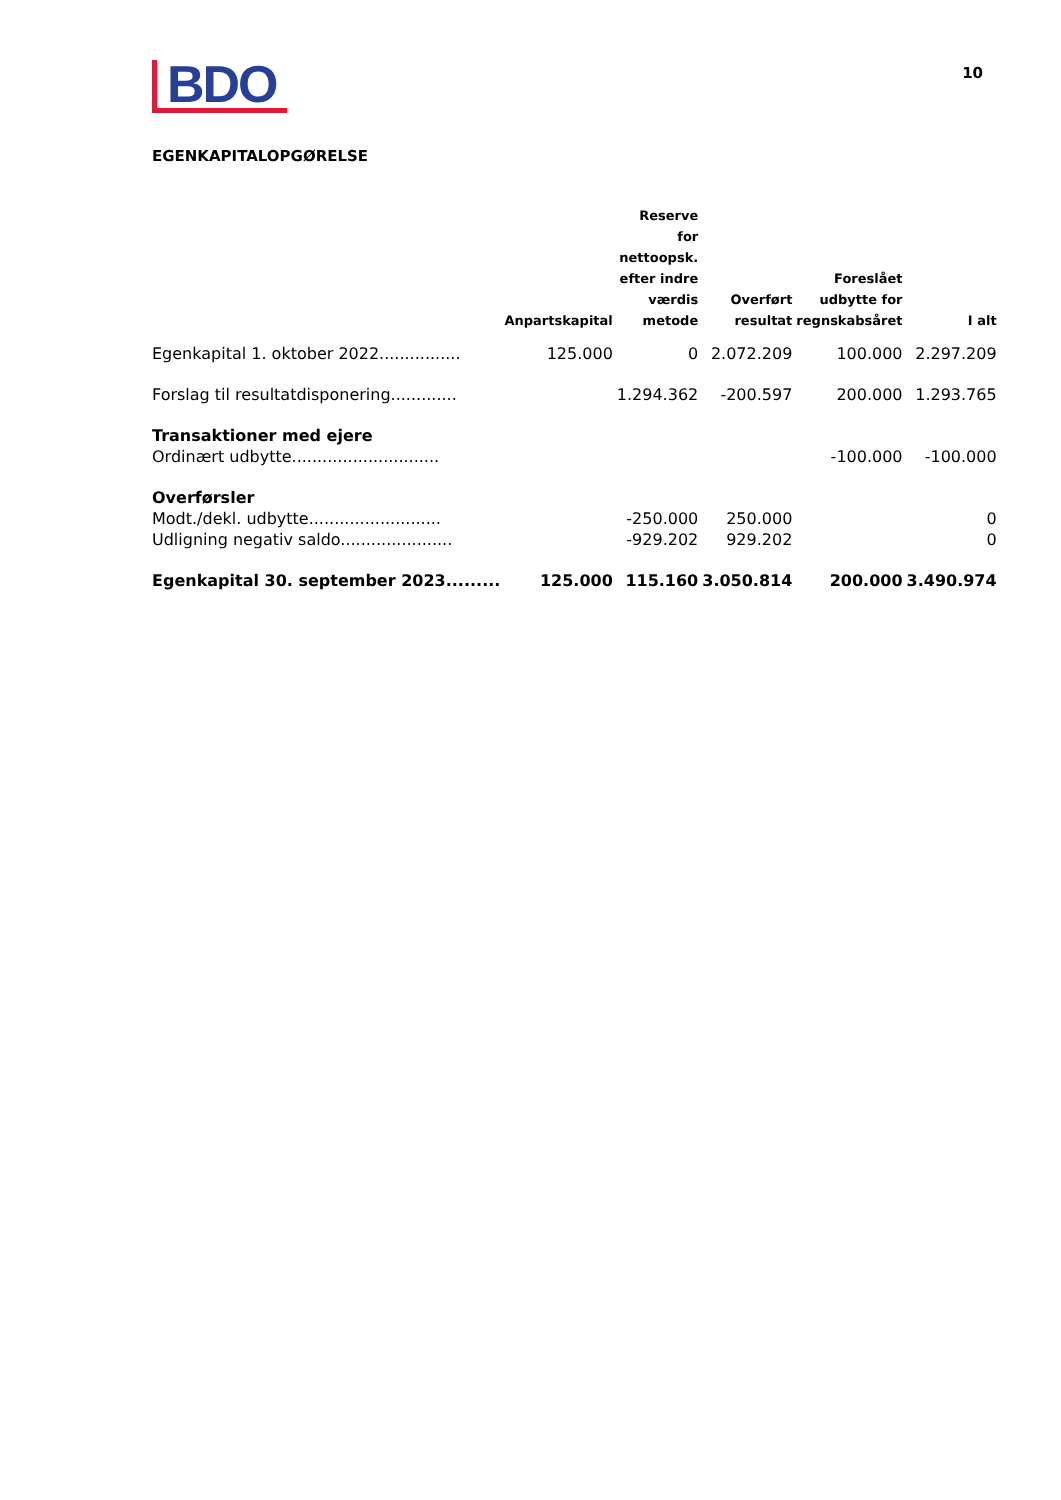BDO
10
EGENKAPITALOPGØRELSE
| | Anpartskapital | Reserve for nettoopsk. efter indre værdis metode | Overført resultat | Foreslået udbytte for regnskabsåret | I alt |
| --- | --- | --- | --- | --- | --- |
| Egenkapital 1. oktober 2022................ | 125.000 | 0 | 2.072.209 | 100.000 | 2.297.209 |
| Forslag til resultatdisponering............. | | 1.294.362 | -200.597 | 200.000 | 1.293.765 |
| Transaktioner med ejere | | | | | |
| Ordinært udbytte............................. | | | | -100.000 | -100.000 |
| Overførsler | | | | | |
| Modt./dekl. udbytte.......................... | | -250.000 | 250.000 | | 0 |
| Udligning negativ saldo...................... | | -929.202 | 929.202 | | 0 |
| Egenkapital 30. september 2023......... | 125.000 | 115.160 | 3.050.814 | 200.000 | 3.490.974 |